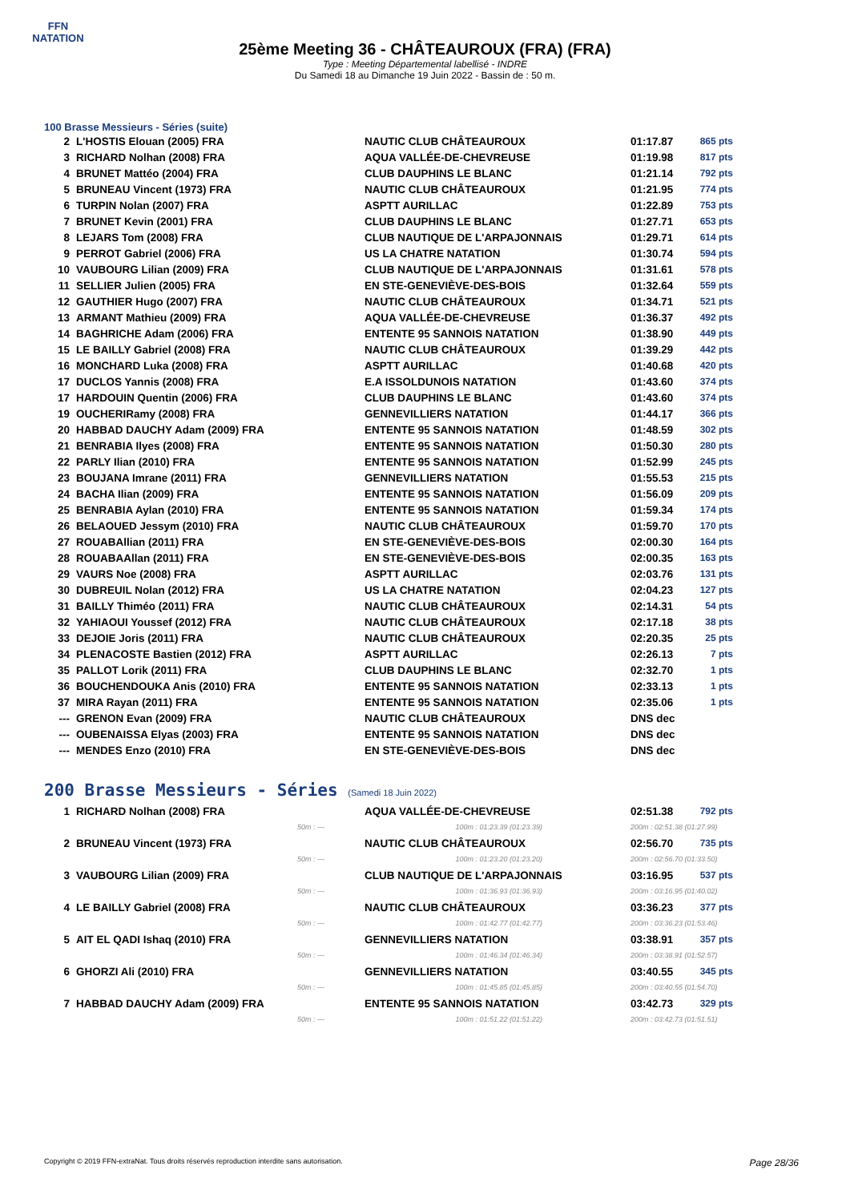FFN
NATATION
25ème Meeting 36 - CHÂTEAUROUX (FRA) (FRA)
Type : Meeting Départemental labellisé - INDRE
Du Samedi 18 au Dimanche 19 Juin 2022 - Bassin de : 50 m.
100 Brasse Messieurs - Séries (suite)
| 2 | L'HOSTIS Elouan (2005) FRA | NAUTIC CLUB CHÂTEAUROUX | 01:17.87 | 865 pts |
| 3 | RICHARD Nolhan (2008) FRA | AQUA VALLÉE-DE-CHEVREUSE | 01:19.98 | 817 pts |
| 4 | BRUNET Mattéo (2004) FRA | CLUB DAUPHINS LE BLANC | 01:21.14 | 792 pts |
| 5 | BRUNEAU Vincent (1973) FRA | NAUTIC CLUB CHÂTEAUROUX | 01:21.95 | 774 pts |
| 6 | TURPIN Nolan (2007) FRA | ASPTT AURILLAC | 01:22.89 | 753 pts |
| 7 | BRUNET Kevin (2001) FRA | CLUB DAUPHINS LE BLANC | 01:27.71 | 653 pts |
| 8 | LEJARS Tom (2008) FRA | CLUB NAUTIQUE DE L'ARPAJONNAIS | 01:29.71 | 614 pts |
| 9 | PERROT Gabriel (2006) FRA | US LA CHATRE NATATION | 01:30.74 | 594 pts |
| 10 | VAUBOURG Lilian (2009) FRA | CLUB NAUTIQUE DE L'ARPAJONNAIS | 01:31.61 | 578 pts |
| 11 | SELLIER Julien (2005) FRA | EN STE-GENEVIÈVE-DES-BOIS | 01:32.64 | 559 pts |
| 12 | GAUTHIER Hugo (2007) FRA | NAUTIC CLUB CHÂTEAUROUX | 01:34.71 | 521 pts |
| 13 | ARMANT Mathieu (2009) FRA | AQUA VALLÉE-DE-CHEVREUSE | 01:36.37 | 492 pts |
| 14 | BAGHRICHE Adam (2006) FRA | ENTENTE 95 SANNOIS NATATION | 01:38.90 | 449 pts |
| 15 | LE BAILLY Gabriel (2008) FRA | NAUTIC CLUB CHÂTEAUROUX | 01:39.29 | 442 pts |
| 16 | MONCHARD Luka (2008) FRA | ASPTT AURILLAC | 01:40.68 | 420 pts |
| 17 | DUCLOS Yannis (2008) FRA | E.A ISSOLDUNOIS NATATION | 01:43.60 | 374 pts |
| 17 | HARDOUIN Quentin (2006) FRA | CLUB DAUPHINS LE BLANC | 01:43.60 | 374 pts |
| 19 | OUCHERIRamy (2008) FRA | GENNEVILLIERS NATATION | 01:44.17 | 366 pts |
| 20 | HABBAD DAUCHY Adam (2009) FRA | ENTENTE 95 SANNOIS NATATION | 01:48.59 | 302 pts |
| 21 | BENRABIA Ilyes (2008) FRA | ENTENTE 95 SANNOIS NATATION | 01:50.30 | 280 pts |
| 22 | PARLY Ilian (2010) FRA | ENTENTE 95 SANNOIS NATATION | 01:52.99 | 245 pts |
| 23 | BOUJANA Imrane (2011) FRA | GENNEVILLIERS NATATION | 01:55.53 | 215 pts |
| 24 | BACHA Ilian (2009) FRA | ENTENTE 95 SANNOIS NATATION | 01:56.09 | 209 pts |
| 25 | BENRABIA Aylan (2010) FRA | ENTENTE 95 SANNOIS NATATION | 01:59.34 | 174 pts |
| 26 | BELAOUED Jessym (2010) FRA | NAUTIC CLUB CHÂTEAUROUX | 01:59.70 | 170 pts |
| 27 | ROUABAllian (2011) FRA | EN STE-GENEVIÈVE-DES-BOIS | 02:00.30 | 164 pts |
| 28 | ROUABAAllan (2011) FRA | EN STE-GENEVIÈVE-DES-BOIS | 02:00.35 | 163 pts |
| 29 | VAURS Noe (2008) FRA | ASPTT AURILLAC | 02:03.76 | 131 pts |
| 30 | DUBREUIL Nolan (2012) FRA | US LA CHATRE NATATION | 02:04.23 | 127 pts |
| 31 | BAILLY Thiméo (2011) FRA | NAUTIC CLUB CHÂTEAUROUX | 02:14.31 | 54 pts |
| 32 | YAHIAOUI Youssef (2012) FRA | NAUTIC CLUB CHÂTEAUROUX | 02:17.18 | 38 pts |
| 33 | DEJOIE Joris (2011) FRA | NAUTIC CLUB CHÂTEAUROUX | 02:20.35 | 25 pts |
| 34 | PLENACOSTE Bastien (2012) FRA | ASPTT AURILLAC | 02:26.13 | 7 pts |
| 35 | PALLOT Lorik (2011) FRA | CLUB DAUPHINS LE BLANC | 02:32.70 | 1 pts |
| 36 | BOUCHENDOUKA Anis (2010) FRA | ENTENTE 95 SANNOIS NATATION | 02:33.13 | 1 pts |
| 37 | MIRA Rayan (2011) FRA | ENTENTE 95 SANNOIS NATATION | 02:35.06 | 1 pts |
| --- | GRENON Evan (2009) FRA | NAUTIC CLUB CHÂTEAUROUX | DNS dec | |
| --- | OUBENAISSA Elyas (2003) FRA | ENTENTE 95 SANNOIS NATATION | DNS dec | |
| --- | MENDES Enzo (2010) FRA | EN STE-GENEVIÈVE-DES-BOIS | DNS dec | |
200 Brasse Messieurs - Séries (Samedi 18 Juin 2022)
| 1 | RICHARD Nolhan (2008) FRA | AQUA VALLÉE-DE-CHEVREUSE | 02:51.38 | 792 pts |
| | 50m : --- | 100m : 01:23.39 (01:23.39) | 200m : 02:51.38 (01:27.99) | |
| 2 | BRUNEAU Vincent (1973) FRA | NAUTIC CLUB CHÂTEAUROUX | 02:56.70 | 735 pts |
| | 50m : --- | 100m : 01:23.20 (01:23.20) | 200m : 02:56.70 (01:33.50) | |
| 3 | VAUBOURG Lilian (2009) FRA | CLUB NAUTIQUE DE L'ARPAJONNAIS | 03:16.95 | 537 pts |
| | 50m : --- | 100m : 01:36.93 (01:36.93) | 200m : 03:16.95 (01:40.02) | |
| 4 | LE BAILLY Gabriel (2008) FRA | NAUTIC CLUB CHÂTEAUROUX | 03:36.23 | 377 pts |
| | 50m : --- | 100m : 01:42.77 (01:42.77) | 200m : 03:36.23 (01:53.46) | |
| 5 | AIT EL QADI Ishaq (2010) FRA | GENNEVILLIERS NATATION | 03:38.91 | 357 pts |
| | 50m : --- | 100m : 01:46.34 (01:46.34) | 200m : 03:38.91 (01:52.57) | |
| 6 | GHORZI Ali (2010) FRA | GENNEVILLIERS NATATION | 03:40.55 | 345 pts |
| | 50m : --- | 100m : 01:45.85 (01:45.85) | 200m : 03:40.55 (01:54.70) | |
| 7 | HABBAD DAUCHY Adam (2009) FRA | ENTENTE 95 SANNOIS NATATION | 03:42.73 | 329 pts |
| | 50m : --- | 100m : 01:51.22 (01:51.22) | 200m : 03:42.73 (01:51.51) | |
Copyright © 2019 FFN-extraNat. Tous droits réservés reproduction interdite sans autorisation. Page 28/36